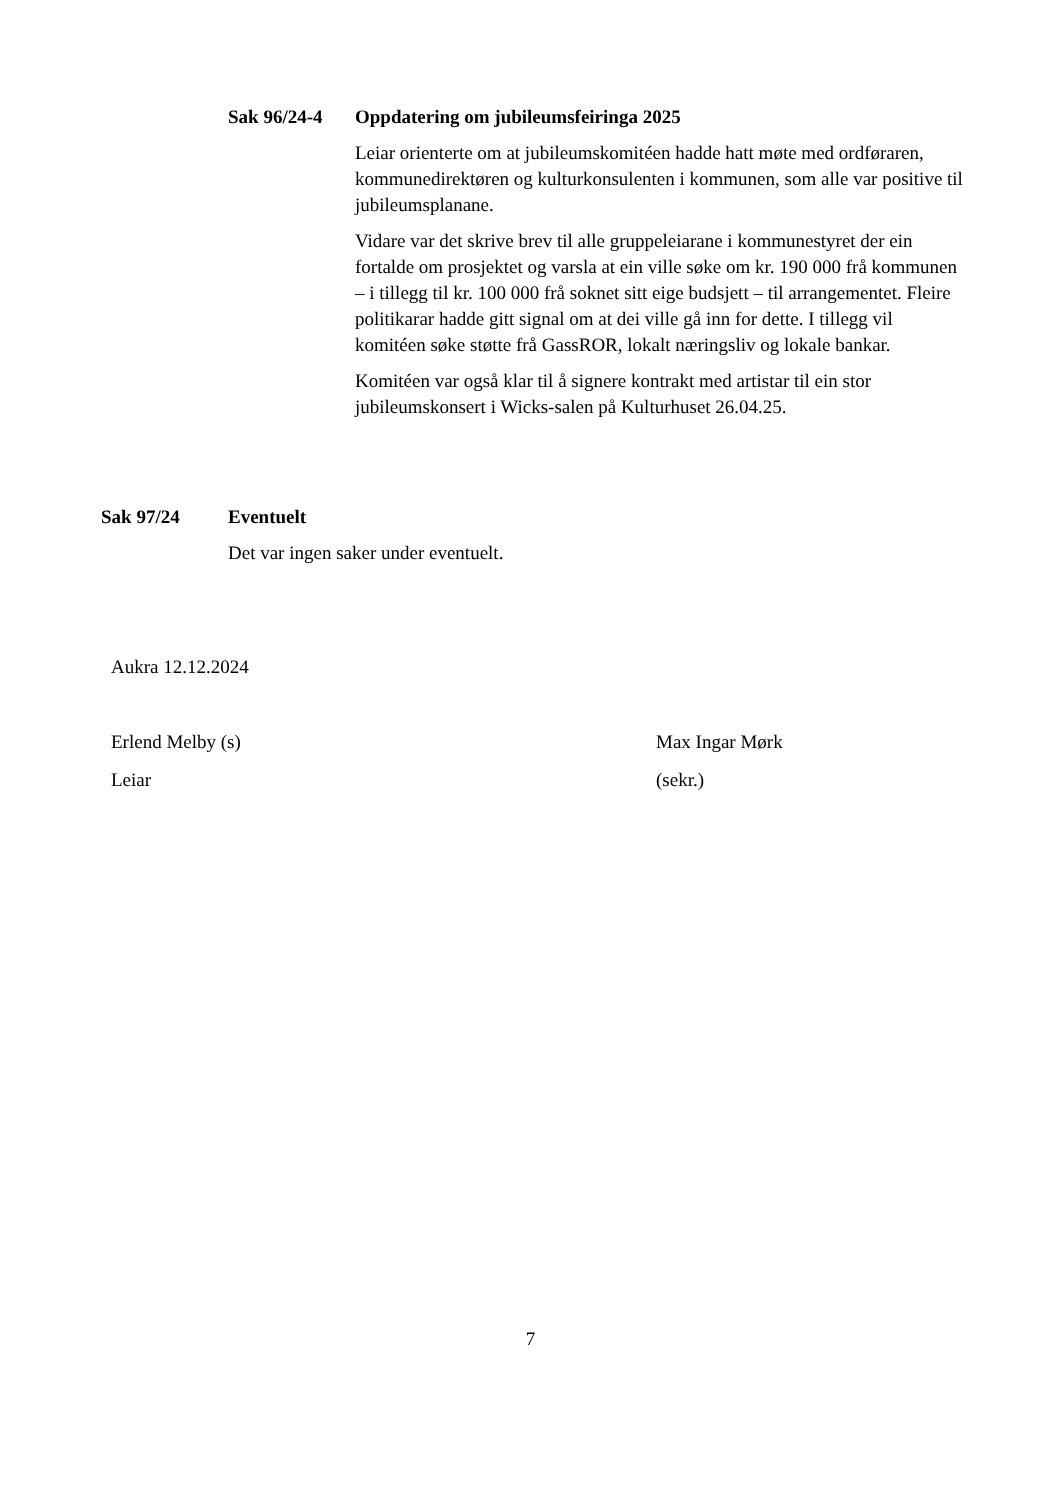Sak 96/24-4 Oppdatering om jubileumsfeiringa 2025
Leiar orienterte om at jubileumskomitéen hadde hatt møte med ordføraren, kommunedirektøren og kulturkonsulenten i kommunen, som alle var positive til jubileumsplanane.
Vidare var det skrive brev til alle gruppeleiarane i kommunestyret der ein fortalde om prosjektet og varsla at ein ville søke om kr. 190 000 frå kommunen – i tillegg til kr. 100 000 frå soknet sitt eige budsjett – til arrangementet. Fleire politikarar hadde gitt signal om at dei ville gå inn for dette. I tillegg vil komitéen søke støtte frå GassROR, lokalt næringsliv og lokale bankar.
Komitéen var også klar til å signere kontrakt med artistar til ein stor jubileumskonsert i Wicks-salen på Kulturhuset 26.04.25.
Sak 97/24 Eventuelt
Det var ingen saker under eventuelt.
Aukra 12.12.2024
Erlend Melby (s)
Leiar
Max Ingar Mørk
(sekr.)
7